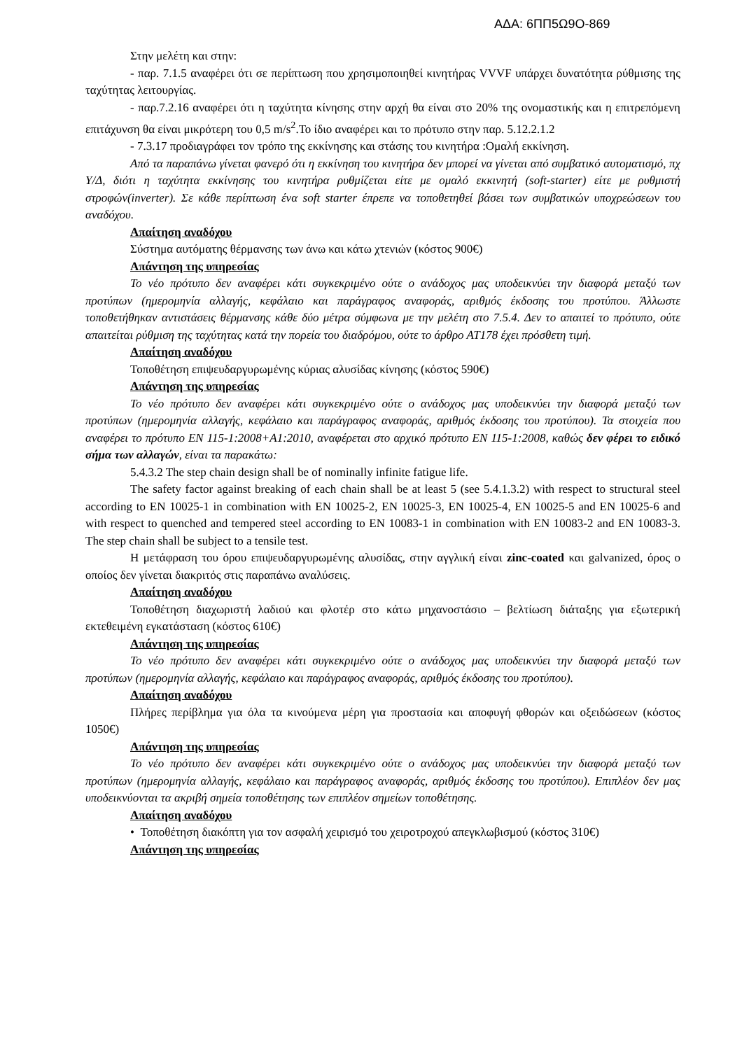ΑΔΑ: 6ΠΠ5Ω9Ο-869
Στην μελέτη και στην:
- παρ. 7.1.5 αναφέρει ότι σε περίπτωση που χρησιμοποιηθεί κινητήρας VVVF υπάρχει δυνατότητα ρύθμισης της ταχύτητας λειτουργίας.
- παρ.7.2.16 αναφέρει ότι η ταχύτητα κίνησης στην αρχή θα είναι στο 20% της ονομαστικής και η επιτρεπόμενη επιτάχυνση θα είναι μικρότερη του 0,5 m/s<sup>2</sup>.Το ίδιο αναφέρει και το πρότυπο στην παρ. 5.12.2.1.2
- 7.3.17 προδιαγράφει τον τρόπο της εκκίνησης και στάσης του κινητήρα :Ομαλή εκκίνηση.
Από τα παραπάνω γίνεται φανερό ότι η εκκίνηση του κινητήρα δεν μπορεί να γίνεται από συμβατικό αυτοματισμό, πχ Υ/Δ, διότι η ταχύτητα εκκίνησης του κινητήρα ρυθμίζεται είτε με ομαλό εκκινητή (soft-starter) είτε με ρυθμιστή στροφών(inverter). Σε κάθε περίπτωση ένα soft starter έπρεπε να τοποθετηθεί βάσει των συμβατικών υποχρεώσεων του αναδόχου.
Απαίτηση αναδόχου
Σύστημα αυτόματης θέρμανσης των άνω και κάτω χτενιών (κόστος 900€)
Απάντηση της υπηρεσίας
Το νέο πρότυπο δεν αναφέρει κάτι συγκεκριμένο ούτε ο ανάδοχος μας υποδεικνύει την διαφορά μεταξύ των προτύπων (ημερομηνία αλλαγής, κεφάλαιο και παράγραφος αναφοράς, αριθμός έκδοσης του προτύπου. Άλλωστε τοποθετήθηκαν αντιστάσεις θέρμανσης κάθε δύο μέτρα σύμφωνα με την μελέτη στο 7.5.4. Δεν το απαιτεί το πρότυπο, ούτε απαιτείται ρύθμιση της ταχύτητας κατά την πορεία του διαδρόμου, ούτε το άρθρο ΑΤ178 έχει πρόσθετη τιμή.
Απαίτηση αναδόχου
Τοποθέτηση επιψευδαργυρωμένης κύριας αλυσίδας κίνησης (κόστος 590€)
Απάντηση της υπηρεσίας
Το νέο πρότυπο δεν αναφέρει κάτι συγκεκριμένο ούτε ο ανάδοχος μας υποδεικνύει την διαφορά μεταξύ των προτύπων (ημερομηνία αλλαγής, κεφάλαιο και παράγραφος αναφοράς, αριθμός έκδοσης του προτύπου). Τα στοιχεία που αναφέρει το πρότυπο EN 115-1:2008+A1:2010, αναφέρεται στο αρχικό πρότυπο EN 115-1:2008, καθώς δεν φέρει το ειδικό σήμα των αλλαγών, είναι τα παρακάτω:
5.4.3.2 The step chain design shall be of nominally infinite fatigue life.
The safety factor against breaking of each chain shall be at least 5 (see 5.4.1.3.2) with respect to structural steel according to EN 10025-1 in combination with EN 10025-2, EN 10025-3, EN 10025-4, EN 10025-5 and EN 10025-6 and with respect to quenched and tempered steel according to EN 10083-1 in combination with EN 10083-2 and EN 10083-3. The step chain shall be subject to a tensile test.
Η μετάφραση του όρου επιψευδαργυρωμένης αλυσίδας, στην αγγλική είναι zinc-coated και galvanized, όρος ο οποίος δεν γίνεται διακριτός στις παραπάνω αναλύσεις.
Απαίτηση αναδόχου
Τοποθέτηση διαχωριστή λαδιού και φλοτέρ στο κάτω μηχανοστάσιο – βελτίωση διάταξης για εξωτερική εκτεθειμένη εγκατάσταση (κόστος 610€)
Απάντηση της υπηρεσίας
Το νέο πρότυπο δεν αναφέρει κάτι συγκεκριμένο ούτε ο ανάδοχος μας υποδεικνύει την διαφορά μεταξύ των προτύπων (ημερομηνία αλλαγής, κεφάλαιο και παράγραφος αναφοράς, αριθμός έκδοσης του προτύπου).
Απαίτηση αναδόχου
Πλήρες περίβλημα για όλα τα κινούμενα μέρη για προστασία και αποφυγή φθορών και οξειδώσεων (κόστος 1050€)
Απάντηση της υπηρεσίας
Το νέο πρότυπο δεν αναφέρει κάτι συγκεκριμένο ούτε ο ανάδοχος μας υποδεικνύει την διαφορά μεταξύ των προτύπων (ημερομηνία αλλαγής, κεφάλαιο και παράγραφος αναφοράς, αριθμός έκδοσης του προτύπου). Επιπλέον δεν μας υποδεικνύονται τα ακριβή σημεία τοποθέτησης των επιπλέον σημείων τοποθέτησης.
Απαίτηση αναδόχου
• Τοποθέτηση διακόπτη για τον ασφαλή χειρισμό του χειροτροχού απεγκλωβισμού (κόστος 310€)
Απάντηση της υπηρεσίας